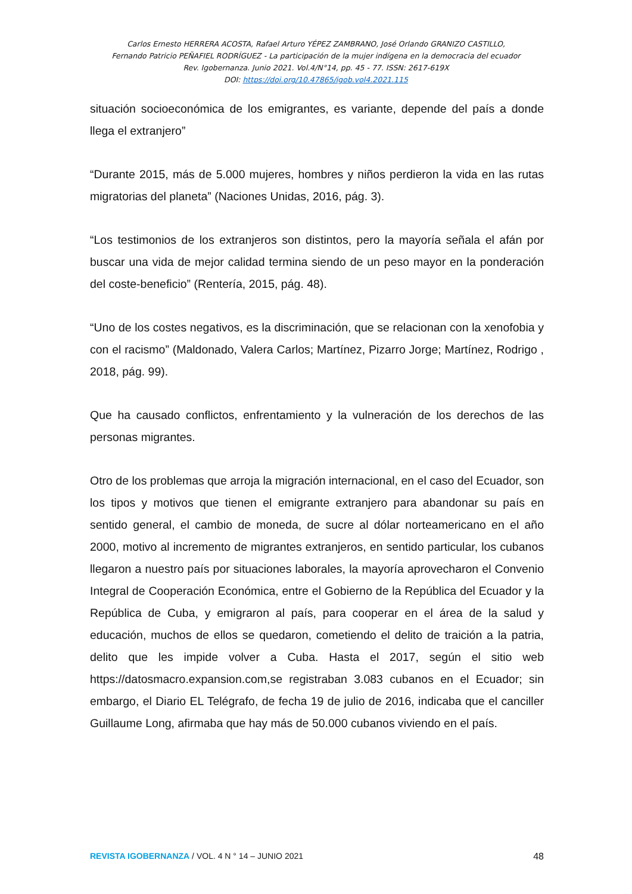Carlos Ernesto HERRERA ACOSTA, Rafael Arturo YÉPEZ ZAMBRANO, José Orlando GRANIZO CASTILLO,
Fernando Patricio PEÑAFIEL RODRÍGUEZ - La participación de la mujer indígena en la democracia del ecuador
Rev. Igobernanza. Junio 2021. Vol.4/N°14, pp. 45 - 77. ISSN: 2617-619X
DOI: https://doi.org/10.47865/igob.vol4.2021.115
situación socioeconómica de los emigrantes, es variante, depende del país a donde llega el extranjero”
“Durante 2015, más de 5.000 mujeres, hombres y niños perdieron la vida en las rutas migratorias del planeta” (Naciones Unidas, 2016, pág. 3).
“Los testimonios de los extranjeros son distintos, pero la mayoría señala el afán por buscar una vida de mejor calidad termina siendo de un peso mayor en la ponderación del coste-beneficio” (Rentería, 2015, pág. 48).
“Uno de los costes negativos, es la discriminación, que se relacionan con la xenofobia y con el racismo” (Maldonado, Valera Carlos; Martínez, Pizarro Jorge; Martínez, Rodrigo , 2018, pág. 99).
Que ha causado conflictos, enfrentamiento y la vulneración de los derechos de las personas migrantes.
Otro de los problemas que arroja la migración internacional, en el caso del Ecuador, son los tipos y motivos que tienen el emigrante extranjero para abandonar su país en sentido general, el cambio de moneda, de sucre al dólar norteamericano en el año 2000, motivo al incremento de migrantes extranjeros, en sentido particular, los cubanos llegaron a nuestro país por situaciones laborales, la mayoría aprovecharon el Convenio Integral de Cooperación Económica, entre el Gobierno de la República del Ecuador y la República de Cuba, y emigraron al país, para cooperar en el área de la salud y educación, muchos de ellos se quedaron, cometiendo el delito de traición a la patria, delito que les impide volver a Cuba. Hasta el 2017, según el sitio web https://datosmacro.expansion.com,se registraban 3.083 cubanos en el Ecuador; sin embargo, el Diario EL Telégrafo, de fecha 19 de julio de 2016, indicaba que el canciller Guillaume Long, afirmaba que hay más de 50.000 cubanos viviendo en el país.
REVISTA IGOBERNANZA / VOL. 4 N ° 14 – JUNIO 2021 48